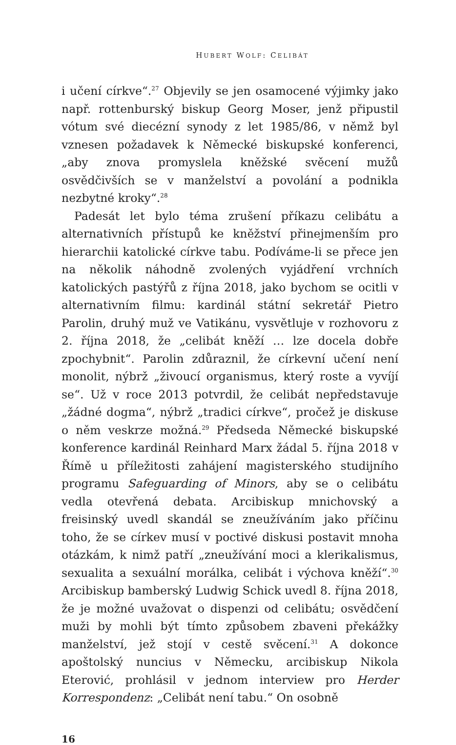HUBERT WOLF: CELIBÁT
i učení církve“.<sup>27</sup> Objevily se jen osamocené výjimky jako např. rottenburský biskup Georg Moser, jenž připustil vótum své diecézní synody z let 1985/86, v němž byl vznesen požadavek k Německé biskupské konferenci, „aby znova promyslela kněžské svěcení mužů osvědčivších se v manželství a povolání a podnikla nezbytné kroky“.<sup>28</sup>
Padesát let bylo téma zrušení příkazu celibátu a alternativních přístupů ke kněžství přinejmenším pro hierarchii katolické církve tabu. Podíváme-li se přece jen na několik náhodně zvolených vyjádření vrchních katolických pastýřů z října 2018, jako bychom se ocitli v alternativním filmu: kardinál státní sekretář Pietro Parolin, druhý muž ve Vatikánu, vysvětluje v rozhovoru z 2. října 2018, že „celibát kněží … lze docela dobře zpochybnit“. Parolin zdůraznil, že církevní učení není monolit, nýbrž „živoucí organismus, který roste a vyvíjí se“. Už v roce 2013 potvrdil, že celibát nepředstavuje „žádné dogma“, nýbrž „tradici církve“, pročež je diskuse o něm veskrze možná.<sup>29</sup> Předseda Německé biskupské konference kardinál Reinhard Marx žádal 5. října 2018 v Římě u příležitosti zahájení magisterského studijního programu Safeguarding of Minors, aby se o celibátu vedla otevřená debata. Arcibiskup mnichovský a freisinský uvedl skandál se zneužíváním jako příčinu toho, že se církev musí v poctivé diskusi postavit mnoha otázkám, k nimž patří „zneužívání moci a klerikalismus, sexualita a sexuální morálka, celibát i výchova kněží“.<sup>30</sup> Arcibiskup bamberský Ludwig Schick uvedl 8. října 2018, že je možné uvažovat o dispenzi od celibátu; osvědčení muži by mohli být tímto způsobem zbaveni překážky manželství, jež stojí v cestě svěcení.<sup>31</sup> A dokonce apoštolský nuncius v Německu, arcibiskup Nikola Eterović, prohlásil v jednom interview pro Herder Korrespondenz: „Celibát není tabu.“ On osobně
16